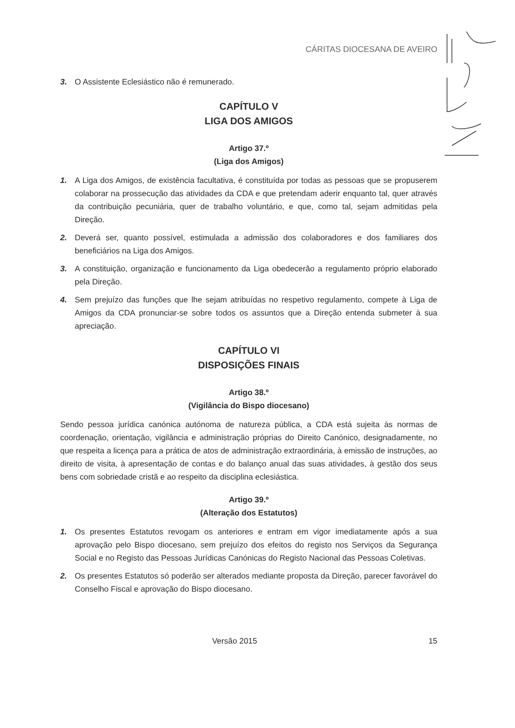CÁRITAS DIOCESANA DE AVEIRO
3. O Assistente Eclesiástico não é remunerado.
CAPÍTULO V
LIGA DOS AMIGOS
Artigo 37.º
(Liga dos Amigos)
1. A Liga dos Amigos, de existência facultativa, é constituída por todas as pessoas que se propuserem colaborar na prossecução das atividades da CDA e que pretendam aderir enquanto tal, quer através da contribuição pecuniária, quer de trabalho voluntário, e que, como tal, sejam admitidas pela Direção.
2. Deverá ser, quanto possível, estimulada a admissão dos colaboradores e dos familiares dos beneficiários na Liga dos Amigos.
3. A constituição, organização e funcionamento da Liga obedecerão a regulamento próprio elaborado pela Direção.
4. Sem prejuízo das funções que lhe sejam atribuídas no respetivo regulamento, compete à Liga de Amigos da CDA pronunciar-se sobre todos os assuntos que a Direção entenda submeter à sua apreciação.
CAPÍTULO VI
DISPOSIÇÕES FINAIS
Artigo 38.º
(Vigilância do Bispo diocesano)
Sendo pessoa jurídica canónica autónoma de natureza pública, a CDA está sujeita às normas de coordenação, orientação, vigilância e administração próprias do Direito Canónico, designadamente, no que respeita a licença para a prática de atos de administração extraordinária, à emissão de instruções, ao direito de visita, à apresentação de contas e do balanço anual das suas atividades, à gestão dos seus bens com sobriedade cristã e ao respeito da disciplina eclesiástica.
Artigo 39.º
(Alteração dos Estatutos)
1. Os presentes Estatutos revogam os anteriores e entram em vigor imediatamente após a sua aprovação pelo Bispo diocesano, sem prejuízo dos efeitos do registo nos Serviços da Segurança Social e no Registo das Pessoas Jurídicas Canónicas do Registo Nacional das Pessoas Coletivas.
2. Os presentes Estatutos só poderão ser alterados mediante proposta da Direção, parecer favorável do Conselho Fiscal e aprovação do Bispo diocesano.
Versão 2015 15